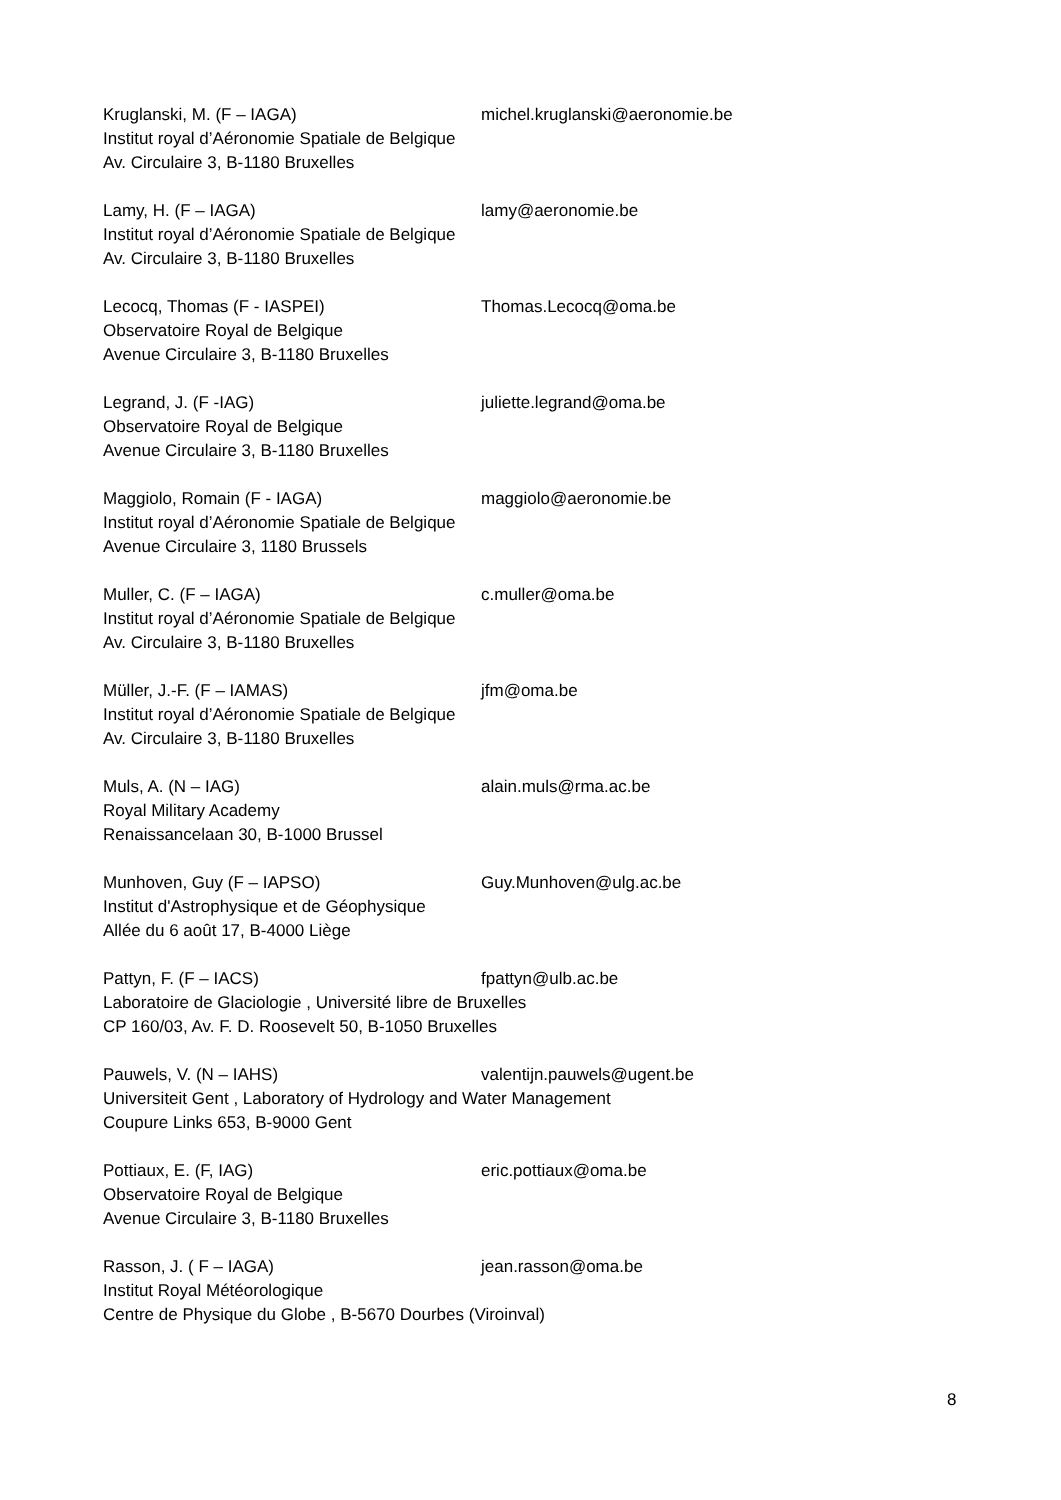Kruglanski, M. (F – IAGA) michel.kruglanski@aeronomie.be
Institut royal d’Aéronomie Spatiale de Belgique
Av. Circulaire 3, B-1180 Bruxelles
Lamy, H. (F – IAGA) lamy@aeronomie.be
Institut royal d’Aéronomie Spatiale de Belgique
Av. Circulaire 3, B-1180 Bruxelles
Lecocq, Thomas (F - IASPEI) Thomas.Lecocq@oma.be
Observatoire Royal de Belgique
Avenue Circulaire 3, B-1180 Bruxelles
Legrand, J. (F -IAG) juliette.legrand@oma.be
Observatoire Royal de Belgique
Avenue Circulaire 3, B-1180 Bruxelles
Maggiolo, Romain (F - IAGA) maggiolo@aeronomie.be
Institut royal d’Aéronomie Spatiale de Belgique
Avenue Circulaire 3, 1180 Brussels
Muller, C. (F – IAGA) c.muller@oma.be
Institut royal d’Aéronomie Spatiale de Belgique
Av. Circulaire 3, B-1180 Bruxelles
Müller, J.-F. (F – IAMAS) jfm@oma.be
Institut royal d’Aéronomie Spatiale de Belgique
Av. Circulaire 3, B-1180 Bruxelles
Muls, A. (N – IAG) alain.muls@rma.ac.be
Royal Military Academy
Renaissancelaan 30, B-1000 Brussel
Munhoven, Guy (F – IAPSO) Guy.Munhoven@ulg.ac.be
Institut d'Astrophysique et de Géophysique
Allée du 6 août 17, B-4000 Liège
Pattyn, F. (F – IACS) fpattyn@ulb.ac.be
Laboratoire de Glaciologie , Université libre de Bruxelles
CP 160/03, Av. F. D. Roosevelt 50, B-1050 Bruxelles
Pauwels, V. (N – IAHS) valentijn.pauwels@ugent.be
Universiteit Gent , Laboratory of Hydrology and Water Management
Coupure Links 653, B-9000 Gent
Pottiaux, E. (F, IAG) eric.pottiaux@oma.be
Observatoire Royal de Belgique
Avenue Circulaire 3, B-1180 Bruxelles
Rasson, J. ( F – IAGA) jean.rasson@oma.be
Institut Royal Météorologique
Centre de Physique du Globe , B-5670 Dourbes (Viroinval)
8